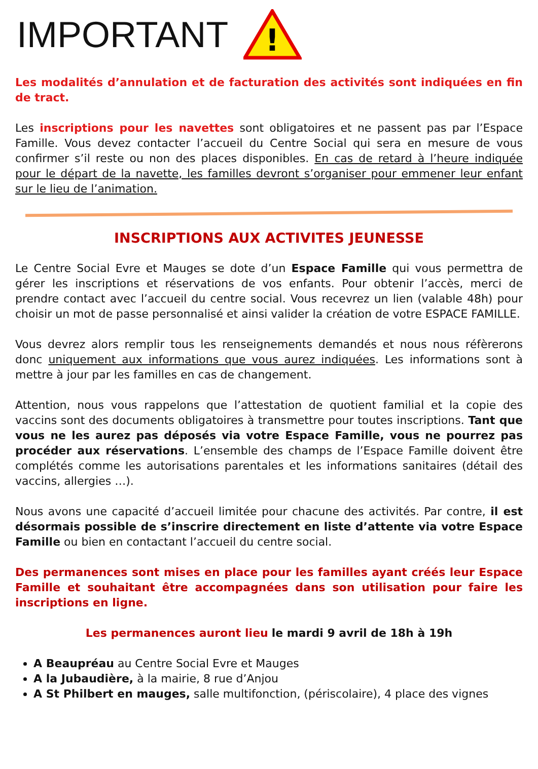IMPORTANT
!
Les modalités d’annulation et de facturation des activités sont indiquées en fin de tract.
Les inscriptions pour les navettes sont obligatoires et ne passent pas par l’Espace Famille. Vous devez contacter l’accueil du Centre Social qui sera en mesure de vous confirmer s’il reste ou non des places disponibles. En cas de retard à l’heure indiquée pour le départ de la navette, les familles devront s’organiser pour emmener leur enfant sur le lieu de l’animation.
INSCRIPTIONS AUX ACTIVITES JEUNESSE
Le Centre Social Evre et Mauges se dote d’un Espace Famille qui vous permettra de gérer les inscriptions et réservations de vos enfants. Pour obtenir l’accès, merci de prendre contact avec l’accueil du centre social. Vous recevrez un lien (valable 48h) pour choisir un mot de passe personnalisé et ainsi valider la création de votre ESPACE FAMILLE.
Vous devrez alors remplir tous les renseignements demandés et nous nous réfèrerons donc uniquement aux informations que vous aurez indiquées. Les informations sont à mettre à jour par les familles en cas de changement.
Attention, nous vous rappelons que l’attestation de quotient familial et la copie des vaccins sont des documents obligatoires à transmettre pour toutes inscriptions. Tant que vous ne les aurez pas déposés via votre Espace Famille, vous ne pourrez pas procéder aux réservations. L’ensemble des champs de l’Espace Famille doivent être complétés comme les autorisations parentales et les informations sanitaires (détail des vaccins, allergies …).
Nous avons une capacité d’accueil limitée pour chacune des activités. Par contre, il est désormais possible de s’inscrire directement en liste d’attente via votre Espace Famille ou bien en contactant l’accueil du centre social.
Des permanences sont mises en place pour les familles ayant créés leur Espace Famille et souhaitant être accompagnées dans son utilisation pour faire les inscriptions en ligne.
Les permanences auront lieu le mardi 9 avril de 18h à 19h
A Beaupréau au Centre Social Evre et Mauges
A la Jubaudière, à la mairie, 8 rue d’Anjou
A St Philbert en mauges, salle multifonction, (périscolaire), 4 place des vignes